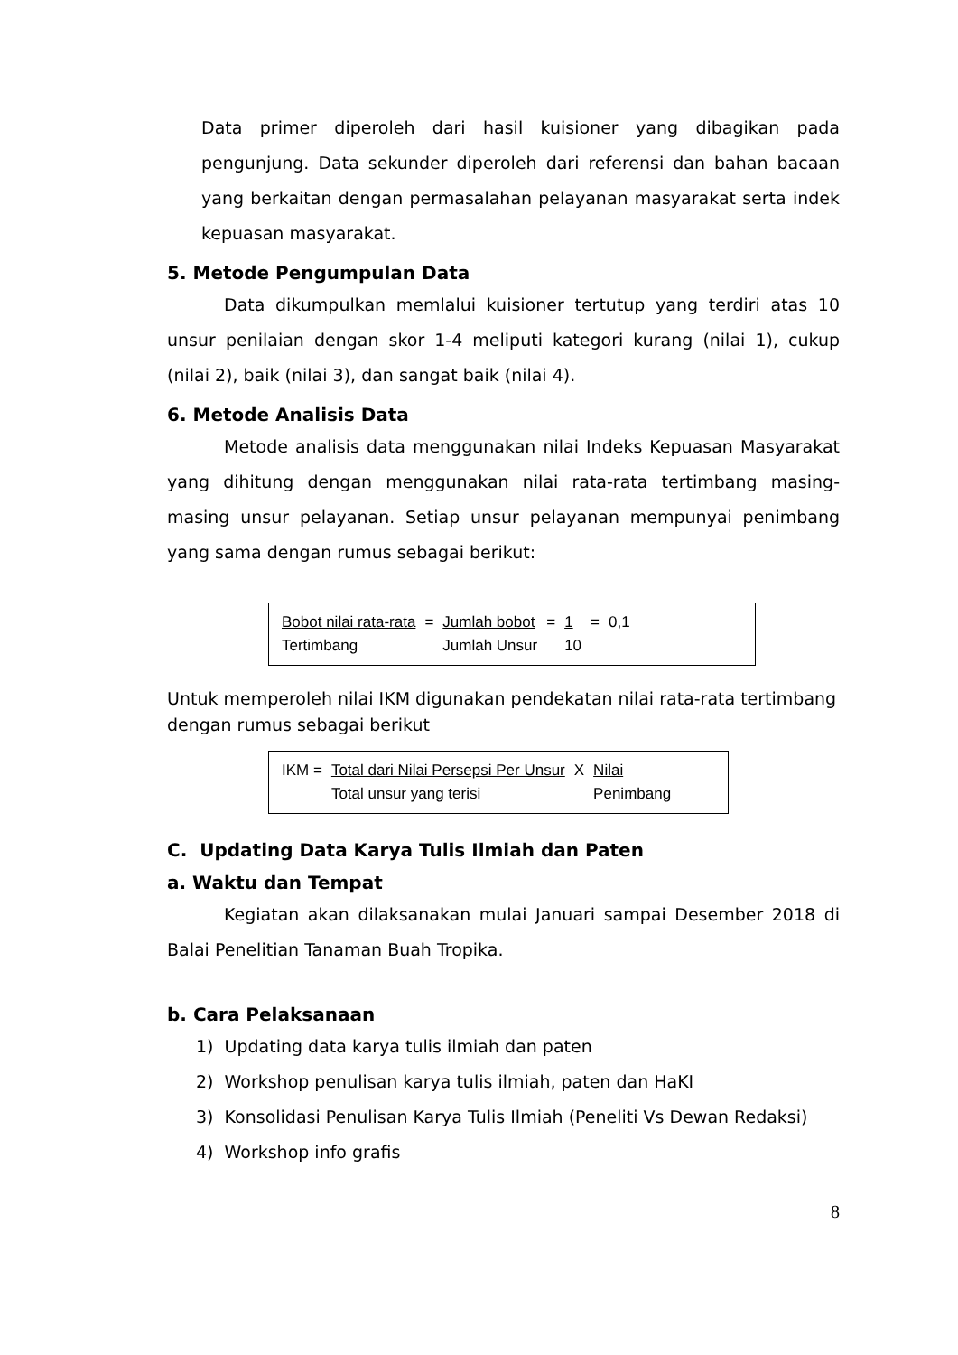Data primer diperoleh dari hasil kuisioner yang dibagikan pada pengunjung. Data sekunder diperoleh dari referensi dan bahan bacaan yang berkaitan dengan permasalahan pelayanan masyarakat serta indek kepuasan masyarakat.
5. Metode Pengumpulan Data
Data dikumpulkan memlalui kuisioner tertutup yang terdiri atas 10 unsur penilaian dengan skor 1-4 meliputi kategori kurang (nilai 1), cukup (nilai 2), baik (nilai 3), dan sangat baik (nilai 4).
6. Metode Analisis Data
Metode analisis data menggunakan nilai Indeks Kepuasan Masyarakat yang dihitung dengan menggunakan nilai rata-rata tertimbang masing-masing unsur pelayanan. Setiap unsur pelayanan mempunyai penimbang yang sama dengan rumus sebagai berikut:
| Bobot nilai rata-rata | = | Jumlah bobot | = | 1 | = | 0,1 |
| Tertimbang | | Jumlah Unsur | | 10 | | |
Untuk memperoleh nilai IKM digunakan pendekatan nilai rata-rata tertimbang dengan rumus sebagai berikut
| IKM = | Total dari Nilai Persepsi Per Unsur | X | Nilai |
| | Total unsur yang terisi | | Penimbang |
C. Updating Data Karya Tulis Ilmiah dan Paten
a. Waktu dan Tempat
Kegiatan akan dilaksanakan mulai Januari sampai Desember 2018 di Balai Penelitian Tanaman Buah Tropika.
b. Cara Pelaksanaan
1) Updating data karya tulis ilmiah dan paten
2) Workshop penulisan karya tulis ilmiah, paten dan HaKI
3) Konsolidasi Penulisan Karya Tulis Ilmiah (Peneliti Vs Dewan Redaksi)
4) Workshop info grafis
8